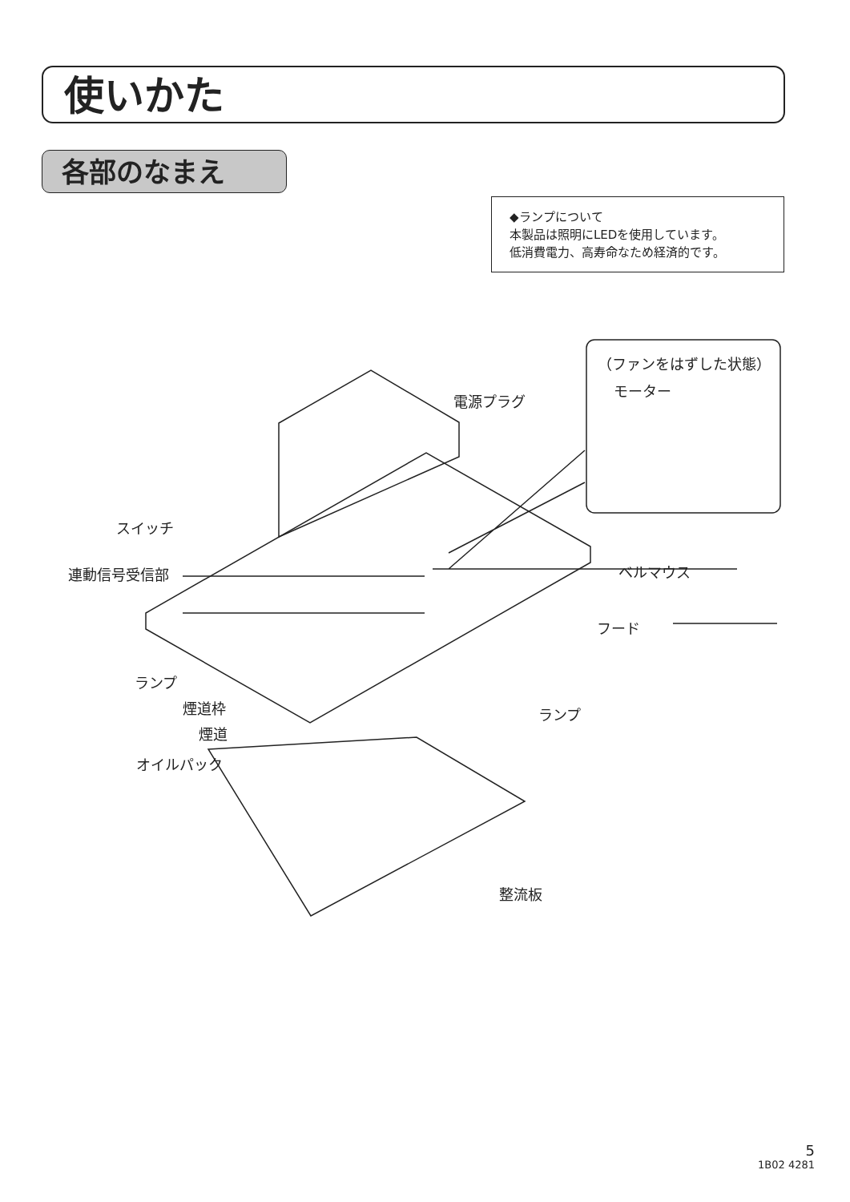使いかた
各部のなまえ
◆ランプについて
本製品は照明にLEDを使用しています。
低消費電力、高寿命なため経済的です。
（ファンをはずした状態）
モーター
電源プラグ
スイッチ
連動信号受信部 ベルマウス
フード
ランプ
煙道枠
煙道
オイルパック
ランプ
整流板
5
1B02 4281